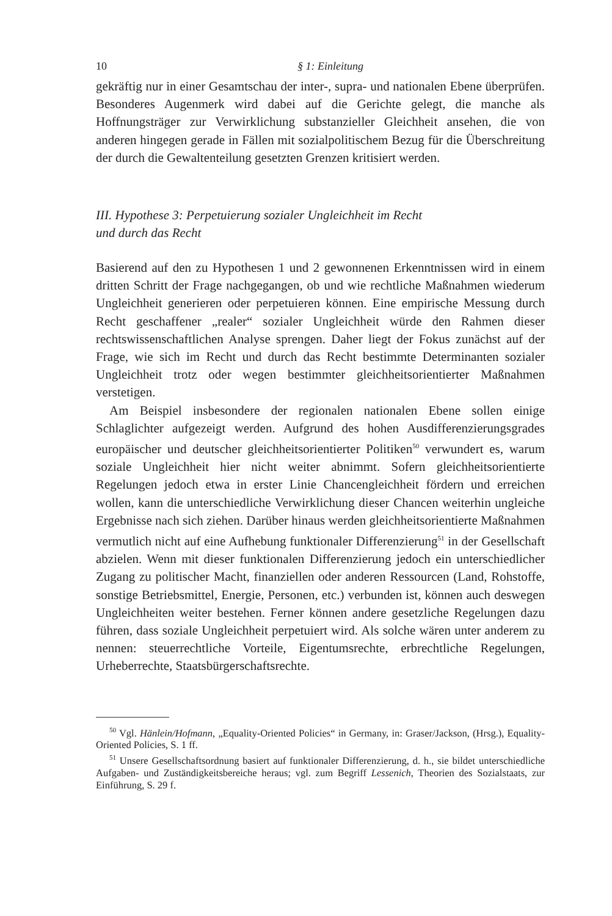10 § 1: Einleitung
gekräftig nur in einer Gesamtschau der inter-, supra- und nationalen Ebene überprüfen. Besonderes Augenmerk wird dabei auf die Gerichte gelegt, die manche als Hoffnungsträger zur Verwirklichung substanzieller Gleichheit ansehen, die von anderen hingegen gerade in Fällen mit sozialpolitischem Bezug für die Überschreitung der durch die Gewaltenteilung gesetzten Grenzen kritisiert werden.
III. Hypothese 3: Perpetuierung sozialer Ungleichheit im Recht
und durch das Recht
Basierend auf den zu Hypothesen 1 und 2 gewonnenen Erkenntnissen wird in einem dritten Schritt der Frage nachgegangen, ob und wie rechtliche Maßnahmen wiederum Ungleichheit generieren oder perpetuieren können. Eine empirische Messung durch Recht geschaffener „realer“ sozialer Ungleichheit würde den Rahmen dieser rechtswissenschaftlichen Analyse sprengen. Daher liegt der Fokus zunächst auf der Frage, wie sich im Recht und durch das Recht bestimmte Determinanten sozialer Ungleichheit trotz oder wegen bestimmter gleichheitsorientierter Maßnahmen verstetigen.
Am Beispiel insbesondere der regionalen nationalen Ebene sollen einige Schlaglichter aufgezeigt werden. Aufgrund des hohen Ausdifferenzierungsgrades europäischer und deutscher gleichheitsorientierter Politiken<sup>50</sup> verwundert es, warum soziale Ungleichheit hier nicht weiter abnimmt. Sofern gleichheitsorientierte Regelungen jedoch etwa in erster Linie Chancengleichheit fördern und erreichen wollen, kann die unterschiedliche Verwirklichung dieser Chancen weiterhin ungleiche Ergebnisse nach sich ziehen. Darüber hinaus werden gleichheitsorientierte Maßnahmen vermutlich nicht auf eine Aufhebung funktionaler Differenzierung<sup>51</sup> in der Gesellschaft abzielen. Wenn mit dieser funktionalen Differenzierung jedoch ein unterschiedlicher Zugang zu politischer Macht, finanziellen oder anderen Ressourcen (Land, Rohstoffe, sonstige Betriebsmittel, Energie, Personen, etc.) verbunden ist, können auch deswegen Ungleichheiten weiter bestehen. Ferner können andere gesetzliche Regelungen dazu führen, dass soziale Ungleichheit perpetuiert wird. Als solche wären unter anderem zu nennen: steuerrechtliche Vorteile, Eigentumsrechte, erbrechtliche Regelungen, Urheberrechte, Staatsbürgerschaftsrechte.
<sup>50</sup> Vgl. Hänlein/Hofmann, „Equality-Oriented Policies“ in Germany, in: Graser/Jackson, (Hrsg.), Equality-Oriented Policies, S. 1 ff.
<sup>51</sup> Unsere Gesellschaftsordnung basiert auf funktionaler Differenzierung, d. h., sie bildet unterschiedliche Aufgaben- und Zuständigkeitsbereiche heraus; vgl. zum Begriff Lessenich, Theorien des Sozialstaats, zur Einführung, S. 29 f.